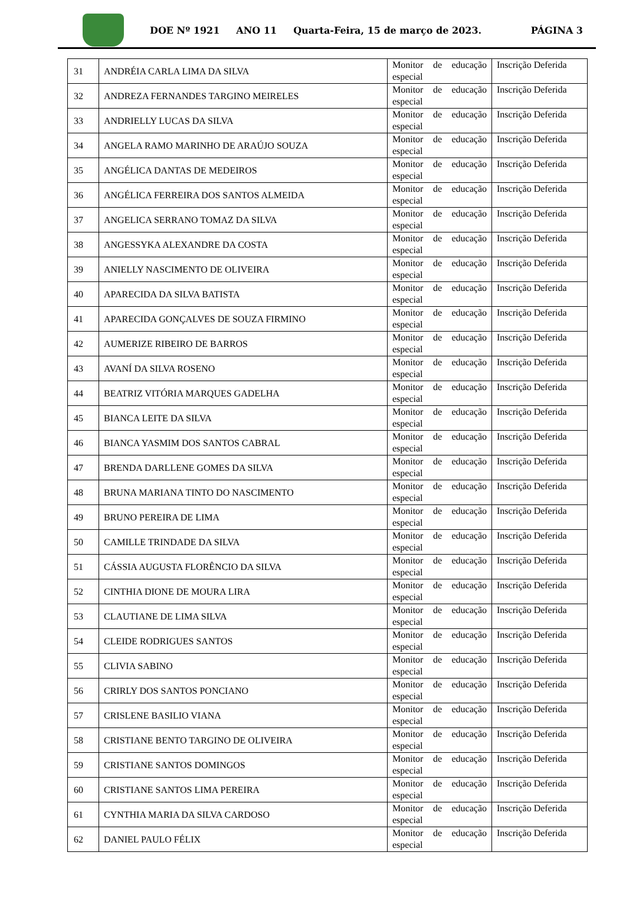DOE Nº 1921 ANO 11 Quarta-Feira, 15 de março de 2023. PÁGINA 3
| 31 | ANDRÉIA CARLA LIMA DA SILVA | Monitor de educação especial | Inscrição Deferida |
| 32 | ANDREZA FERNANDES TARGINO MEIRELES | Monitor de educação especial | Inscrição Deferida |
| 33 | ANDRIELLY LUCAS DA SILVA | Monitor de educação especial | Inscrição Deferida |
| 34 | ANGELA RAMO MARINHO DE ARAÚJO SOUZA | Monitor de educação especial | Inscrição Deferida |
| 35 | ANGÉLICA DANTAS DE MEDEIROS | Monitor de educação especial | Inscrição Deferida |
| 36 | ANGÉLICA FERREIRA DOS SANTOS ALMEIDA | Monitor de educação especial | Inscrição Deferida |
| 37 | ANGELICA SERRANO TOMAZ DA SILVA | Monitor de educação especial | Inscrição Deferida |
| 38 | ANGESSYKA ALEXANDRE DA COSTA | Monitor de educação especial | Inscrição Deferida |
| 39 | ANIELLY NASCIMENTO DE OLIVEIRA | Monitor de educação especial | Inscrição Deferida |
| 40 | APARECIDA DA SILVA BATISTA | Monitor de educação especial | Inscrição Deferida |
| 41 | APARECIDA GONÇALVES DE SOUZA FIRMINO | Monitor de educação especial | Inscrição Deferida |
| 42 | AUMERIZE RIBEIRO DE BARROS | Monitor de educação especial | Inscrição Deferida |
| 43 | AVANÍ DA SILVA ROSENO | Monitor de educação especial | Inscrição Deferida |
| 44 | BEATRIZ VITÓRIA MARQUES GADELHA | Monitor de educação especial | Inscrição Deferida |
| 45 | BIANCA LEITE DA SILVA | Monitor de educação especial | Inscrição Deferida |
| 46 | BIANCA YASMIM DOS SANTOS CABRAL | Monitor de educação especial | Inscrição Deferida |
| 47 | BRENDA DARLLENE GOMES DA SILVA | Monitor de educação especial | Inscrição Deferida |
| 48 | BRUNA MARIANA TINTO DO NASCIMENTO | Monitor de educação especial | Inscrição Deferida |
| 49 | BRUNO PEREIRA DE LIMA | Monitor de educação especial | Inscrição Deferida |
| 50 | CAMILLE TRINDADE DA SILVA | Monitor de educação especial | Inscrição Deferida |
| 51 | CÁSSIA AUGUSTA FLORÊNCIO DA SILVA | Monitor de educação especial | Inscrição Deferida |
| 52 | CINTHIA DIONE DE MOURA LIRA | Monitor de educação especial | Inscrição Deferida |
| 53 | CLAUTIANE DE LIMA SILVA | Monitor de educação especial | Inscrição Deferida |
| 54 | CLEIDE RODRIGUES SANTOS | Monitor de educação especial | Inscrição Deferida |
| 55 | CLIVIA SABINO | Monitor de educação especial | Inscrição Deferida |
| 56 | CRIRLY DOS SANTOS PONCIANO | Monitor de educação especial | Inscrição Deferida |
| 57 | CRISLENE BASILIO VIANA | Monitor de educação especial | Inscrição Deferida |
| 58 | CRISTIANE BENTO TARGINO DE OLIVEIRA | Monitor de educação especial | Inscrição Deferida |
| 59 | CRISTIANE SANTOS DOMINGOS | Monitor de educação especial | Inscrição Deferida |
| 60 | CRISTIANE SANTOS LIMA PEREIRA | Monitor de educação especial | Inscrição Deferida |
| 61 | CYNTHIA MARIA DA SILVA CARDOSO | Monitor de educação especial | Inscrição Deferida |
| 62 | DANIEL PAULO FÉLIX | Monitor de educação especial | Inscrição Deferida |